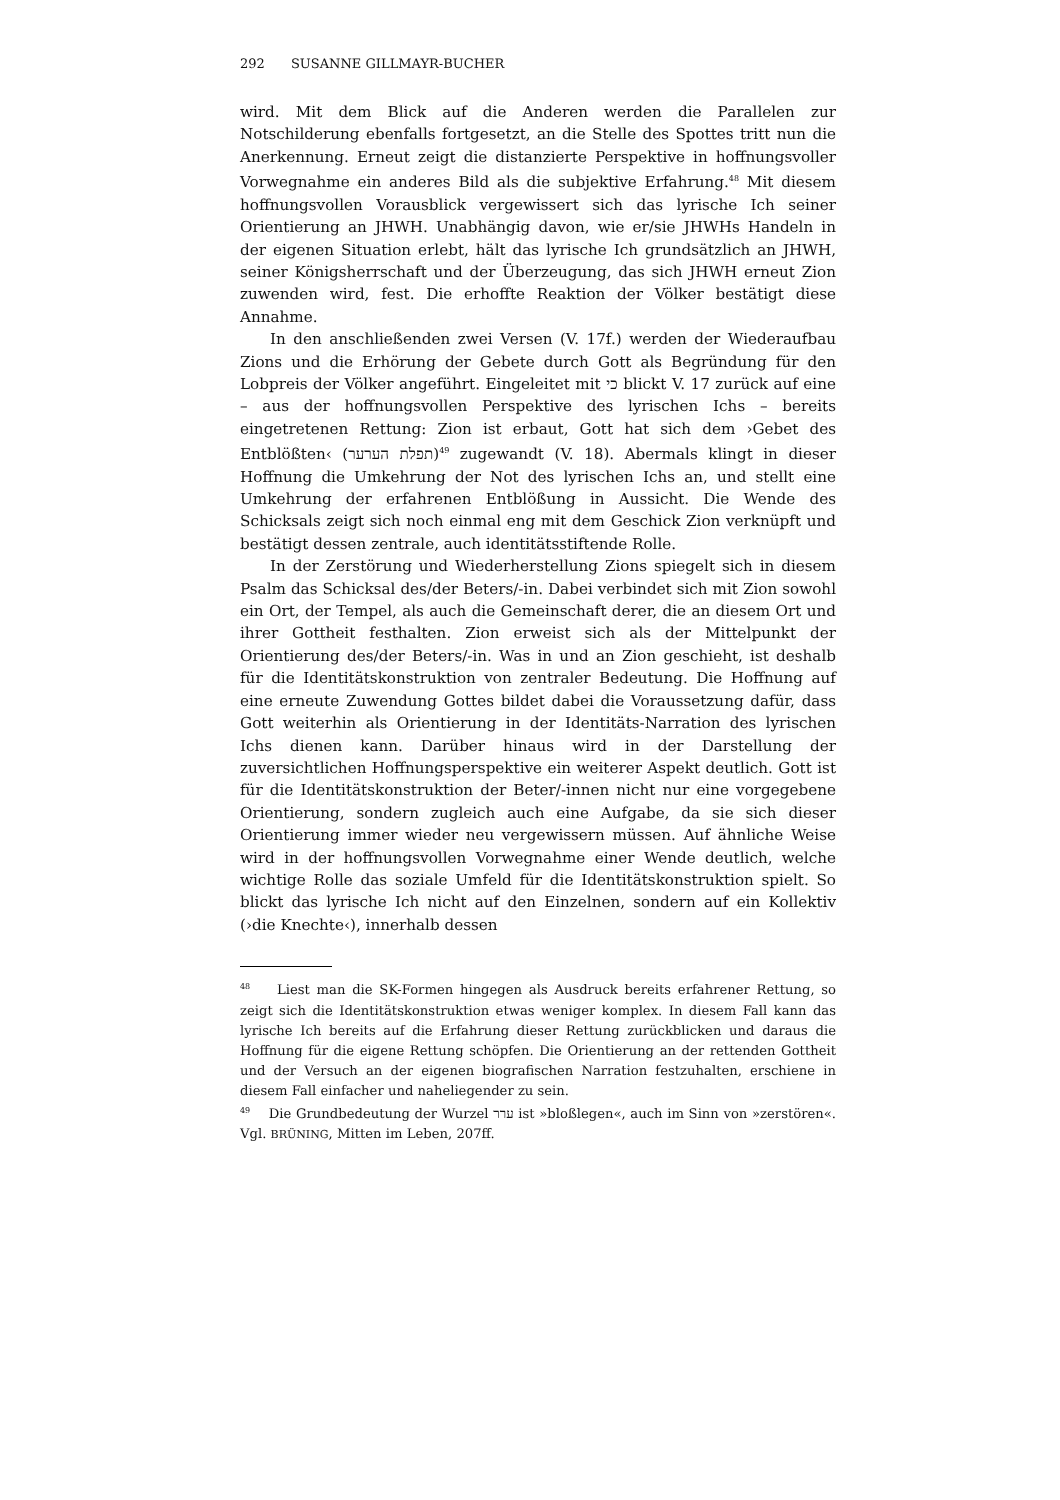292 SUSANNE GILLMAYR-BUCHER
wird. Mit dem Blick auf die Anderen werden die Parallelen zur Notschilderung ebenfalls fortgesetzt, an die Stelle des Spottes tritt nun die Anerkennung. Erneut zeigt die distanzierte Perspektive in hoffnungsvoller Vorwegnahme ein anderes Bild als die subjektive Erfahrung.<sup>48</sup> Mit diesem hoffnungsvollen Vorausblick vergewissert sich das lyrische Ich seiner Orientierung an JHWH. Unabhängig davon, wie er/sie JHWHs Handeln in der eigenen Situation erlebt, hält das lyrische Ich grundsätzlich an JHWH, seiner Königsherrschaft und der Überzeugung, das sich JHWH erneut Zion zuwenden wird, fest. Die erhoffte Reaktion der Völker bestätigt diese Annahme.
In den anschließenden zwei Versen (V. 17f.) werden der Wiederaufbau Zions und die Erhörung der Gebete durch Gott als Begründung für den Lobpreis der Völker angeführt. Eingeleitet mit כי blickt V. 17 zurück auf eine – aus der hoffnungsvollen Perspektive des lyrischen Ichs – bereits eingetretenen Rettung: Zion ist erbaut, Gott hat sich dem ›Gebet des Entblößten‹ (תפלת הערער)<sup>49</sup> zugewandt (V. 18). Abermals klingt in dieser Hoffnung die Umkehrung der Not des lyrischen Ichs an, und stellt eine Umkehrung der erfahrenen Entblößung in Aussicht. Die Wende des Schicksals zeigt sich noch einmal eng mit dem Geschick Zion verknüpft und bestätigt dessen zentrale, auch identitätsstiftende Rolle.
In der Zerstörung und Wiederherstellung Zions spiegelt sich in diesem Psalm das Schicksal des/der Beters/-in. Dabei verbindet sich mit Zion sowohl ein Ort, der Tempel, als auch die Gemeinschaft derer, die an diesem Ort und ihrer Gottheit festhalten. Zion erweist sich als der Mittelpunkt der Orientierung des/der Beters/-in. Was in und an Zion geschieht, ist deshalb für die Identitätskonstruktion von zentraler Bedeutung. Die Hoffnung auf eine erneute Zuwendung Gottes bildet dabei die Voraussetzung dafür, dass Gott weiterhin als Orientierung in der Identitäts-Narration des lyrischen Ichs dienen kann. Darüber hinaus wird in der Darstellung der zuversichtlichen Hoffnungsperspektive ein weiterer Aspekt deutlich. Gott ist für die Identitätskonstruktion der Beter/-innen nicht nur eine vorgegebene Orientierung, sondern zugleich auch eine Aufgabe, da sie sich dieser Orientierung immer wieder neu vergewissern müssen. Auf ähnliche Weise wird in der hoffnungsvollen Vorwegnahme einer Wende deutlich, welche wichtige Rolle das soziale Umfeld für die Identitätskonstruktion spielt. So blickt das lyrische Ich nicht auf den Einzelnen, sondern auf ein Kollektiv (›die Knechte‹), innerhalb dessen
<sup>48</sup> Liest man die SK-Formen hingegen als Ausdruck bereits erfahrener Rettung, so zeigt sich die Identitätskonstruktion etwas weniger komplex. In diesem Fall kann das lyrische Ich bereits auf die Erfahrung dieser Rettung zurückblicken und daraus die Hoffnung für die eigene Rettung schöpfen. Die Orientierung an der rettenden Gottheit und der Versuch an der eigenen biografischen Narration festzuhalten, erschiene in diesem Fall einfacher und naheliegender zu sein.
<sup>49</sup> Die Grundbedeutung der Wurzel ערר ist »bloßlegen«, auch im Sinn von »zerstören«. Vgl. BRÜNING, Mitten im Leben, 207ff.